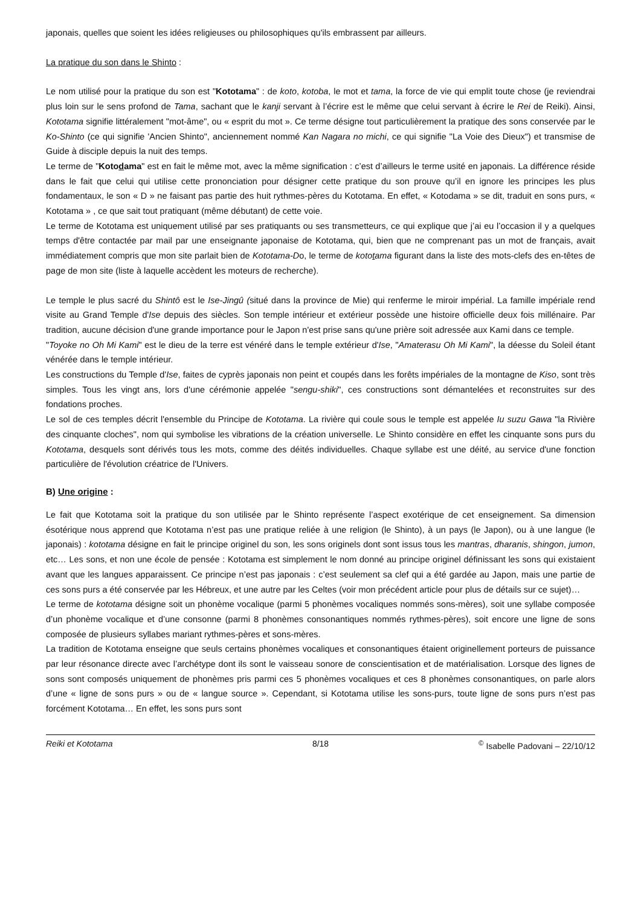japonais, quelles que soient les idées religieuses ou philosophiques qu'ils embrassent par ailleurs.
La pratique du son dans le Shinto :
Le nom utilisé pour la pratique du son est "Kototama" : de koto, kotoba, le mot et tama, la force de vie qui emplit toute chose (je reviendrai plus loin sur le sens profond de Tama, sachant que le kanji servant à l’écrire est le même que celui servant à écrire le Rei de Reiki). Ainsi, Kototama signifie littéralement "mot-âme", ou « esprit du mot ». Ce terme désigne tout particulièrement la pratique des sons conservée par le Ko-Shinto (ce qui signifie 'Ancien Shinto", anciennement nommé Kan Nagara no michi, ce qui signifie "La Voie des Dieux") et transmise de Guide à disciple depuis la nuit des temps.
Le terme de "Kotodama" est en fait le même mot, avec la même signification : c’est d’ailleurs le terme usité en japonais. La différence réside dans le fait que celui qui utilise cette prononciation pour désigner cette pratique du son prouve qu’il en ignore les principes les plus fondamentaux, le son « D » ne faisant pas partie des huit rythmes-pères du Kototama. En effet, « Kotodama » se dit, traduit en sons purs, « Kototama » , ce que sait tout pratiquant (même débutant) de cette voie.
Le terme de Kototama est uniquement utilisé par ses pratiquants ou ses transmetteurs, ce qui explique que j’ai eu l’occasion il y a quelques temps d'être contactée par mail par une enseignante japonaise de Kototama, qui, bien que ne comprenant pas un mot de français, avait immédiatement compris que mon site parlait bien de Kototama-Do, le terme de kototama figurant dans la liste des mots-clefs des en-têtes de page de mon site (liste à laquelle accèdent les moteurs de recherche).
Le temple le plus sacré du Shintô est le Ise-Jingû (situé dans la province de Mie) qui renferme le miroir impérial. La famille impériale rend visite au Grand Temple d'Ise depuis des siècles. Son temple intérieur et extérieur possède une histoire officielle deux fois millénaire. Par tradition, aucune décision d'une grande importance pour le Japon n'est prise sans qu'une prière soit adressée aux Kami dans ce temple.
"Toyoke no Oh Mi Kami" est le dieu de la terre est vénéré dans le temple extérieur d'Ise, "Amaterasu Oh Mi Kami", la déesse du Soleil étant vénérée dans le temple intérieur.
Les constructions du Temple d'Ise, faites de cyprès japonais non peint et coupés dans les forêts impériales de la montagne de Kiso, sont très simples. Tous les vingt ans, lors d'une cérémonie appelée "sengu-shiki", ces constructions sont démantelées et reconstruites sur des fondations proches.
Le sol de ces temples décrit l'ensemble du Principe de Kototama. La rivière qui coule sous le temple est appelée Iu suzu Gawa "la Rivière des cinquante cloches", nom qui symbolise les vibrations de la création universelle. Le Shinto considère en effet les cinquante sons purs du Kototama, desquels sont dérivés tous les mots, comme des déités individuelles. Chaque syllabe est une déité, au service d'une fonction particulière de l'évolution créatrice de l'Univers.
B) Une origine :
Le fait que Kototama soit la pratique du son utilisée par le Shinto représente l’aspect exotérique de cet enseignement. Sa dimension ésotérique nous apprend que Kototama n’est pas une pratique reliée à une religion (le Shinto), à un pays (le Japon), ou à une langue (le japonais) : kototama désigne en fait le principe originel du son, les sons originels dont sont issus tous les mantras, dharanis, shingon, jumon, etc… Les sons, et non une école de pensée : Kototama est simplement le nom donné au principe originel définissant les sons qui existaient avant que les langues apparaissent. Ce principe n’est pas japonais : c’est seulement sa clef qui a été gardée au Japon, mais une partie de ces sons purs a été conservée par les Hébreux, et une autre par les Celtes (voir mon précédent article pour plus de détails sur ce sujet)…
Le terme de kototama désigne soit un phonème vocalique (parmi 5 phonèmes vocaliques nommés sons-mères), soit une syllabe composée d’un phonème vocalique et d’une consonne (parmi 8 phonèmes consonantiques nommés rythmes-pères), soit encore une ligne de sons composée de plusieurs syllabes mariant rythmes-pères et sons-mères.
La tradition de Kototama enseigne que seuls certains phonèmes vocaliques et consonantiques étaient originellement porteurs de puissance par leur résonance directe avec l’archétype dont ils sont le vaisseau sonore de conscientisation et de matérialisation. Lorsque des lignes de sons sont composés uniquement de phonèmes pris parmi ces 5 phonèmes vocaliques et ces 8 phonèmes consonantiques, on parle alors d’une « ligne de sons purs » ou de « langue source ». Cependant, si Kototama utilise les sons-purs, toute ligne de sons purs n’est pas forcément Kototama… En effet, les sons purs sont
Reiki et Kototama 8/18<sup>©</sup> Isabelle Padovani – 22/10/12